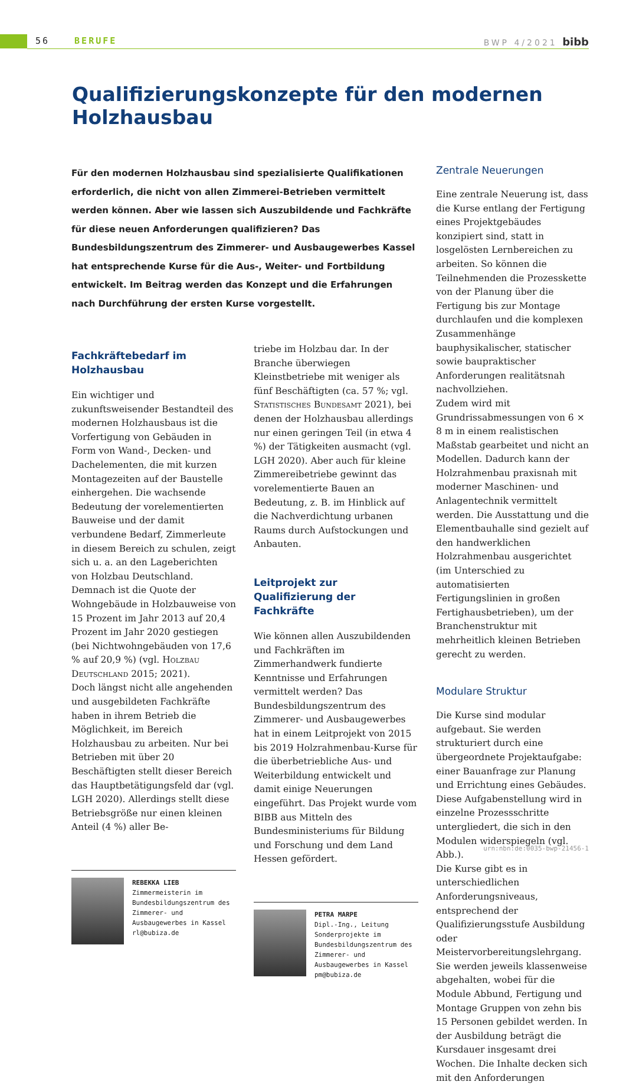56 BERUFE BWP 4/2021 bibb
Qualifizierungskonzepte für den modernen Holzhausbau
Für den modernen Holzhausbau sind spezialisierte Qualifikationen erforderlich, die nicht von allen Zimmerei-Betrieben vermittelt werden können. Aber wie lassen sich Auszubildende und Fachkräfte für diese neuen Anforderungen qualifizieren? Das Bundesbildungszentrum des Zimmerer- und Ausbaugewerbes Kassel hat entsprechende Kurse für die Aus-, Weiter- und Fortbildung entwickelt. Im Beitrag werden das Konzept und die Erfahrungen nach Durchführung der ersten Kurse vorgestellt.
Fachkräftebedarf im Holzhausbau
Ein wichtiger und zukunftsweisender Bestandteil des modernen Holzhausbaus ist die Vorfertigung von Gebäuden in Form von Wand-, Decken- und Dachelementen, die mit kurzen Montagezeiten auf der Baustelle einhergehen. Die wachsende Bedeutung der vorelementierten Bauweise und der damit verbundene Bedarf, Zimmerleute in diesem Bereich zu schulen, zeigt sich u. a. an den Lageberichten von Holzbau Deutschland. Demnach ist die Quote der Wohngebäude in Holzbauweise von 15 Prozent im Jahr 2013 auf 20,4 Prozent im Jahr 2020 gestiegen (bei Nichtwohngebäuden von 17,6 % auf 20,9 %) (vgl. Holzbau Deutschland 2015; 2021).
Doch längst nicht alle angehenden und ausgebildeten Fachkräfte haben in ihrem Betrieb die Möglichkeit, im Bereich Holzhausbau zu arbeiten. Nur bei Betrieben mit über 20 Beschäftigten stellt dieser Bereich das Hauptbetätigungsfeld dar (vgl. LGH 2020). Allerdings stellt diese Betriebsgröße nur einen kleinen Anteil (4 %) aller Be-
REBEKKA LIEB
Zimmermeisterin im Bundesbildungszentrum des Zimmerer- und Ausbaugewerbes in Kassel
rl@bubiza.de
triebe im Holzbau dar. In der Branche überwiegen Kleinstbetriebe mit weniger als fünf Beschäftigten (ca. 57 %; vgl. Statistisches Bundesamt 2021), bei denen der Holzhausbau allerdings nur einen geringen Teil (in etwa 4 %) der Tätigkeiten ausmacht (vgl. LGH 2020). Aber auch für kleine Zimmereibetriebe gewinnt das vorelementierte Bauen an Bedeutung, z. B. im Hinblick auf die Nachverdichtung urbanen Raums durch Aufstockungen und Anbauten.
Leitprojekt zur Qualifizierung der Fachkräfte
Wie können allen Auszubildenden und Fachkräften im Zimmerhandwerk fundierte Kenntnisse und Erfahrungen vermittelt werden? Das Bundesbildungszentrum des Zimmerer- und Ausbaugewerbes hat in einem Leitprojekt von 2015 bis 2019 Holzrahmenbau-Kurse für die überbetriebliche Aus- und Weiterbildung entwickelt und damit einige Neuerungen eingeführt. Das Projekt wurde vom BIBB aus Mitteln des Bundesministeriums für Bildung und Forschung und dem Land Hessen gefördert.
PETRA MARPE
Dipl.-Ing., Leitung Sonderprojekte im Bundesbildungszentrum des Zimmerer- und Ausbaugewerbes in Kassel
pm@bubiza.de
Zentrale Neuerungen
Eine zentrale Neuerung ist, dass die Kurse entlang der Fertigung eines Projektgebäudes konzipiert sind, statt in losgelösten Lernbereichen zu arbeiten. So können die Teilnehmenden die Prozesskette von der Planung über die Fertigung bis zur Montage durchlaufen und die komplexen Zusammenhänge bauphysikalischer, statischer sowie baupraktischer Anforderungen realitätsnah nachvollziehen.
Zudem wird mit Grundrissabmessungen von 6 × 8 m in einem realistischen Maßstab gearbeitet und nicht an Modellen. Dadurch kann der Holzrahmenbau praxisnah mit moderner Maschinen- und Anlagentechnik vermittelt werden. Die Ausstattung und die Elementbauhalle sind gezielt auf den handwerklichen Holzrahmenbau ausgerichtet (im Unterschied zu automatisierten Fertigungslinien in großen Fertighausbetrieben), um der Branchenstruktur mit mehrheitlich kleinen Betrieben gerecht zu werden.
Modulare Struktur
Die Kurse sind modular aufgebaut. Sie werden strukturiert durch eine übergeordnete Projektaufgabe: einer Bauanfrage zur Planung und Errichtung eines Gebäudes. Diese Aufgabenstellung wird in einzelne Prozessschritte untergliedert, die sich in den Modulen widerspiegeln (vgl. Abb.).
Die Kurse gibt es in unterschiedlichen Anforderungsniveaus, entsprechend der Qualifizierungsstufe Ausbildung oder Meistervorbereitungslehrgang. Sie werden jeweils klassenweise abgehalten, wobei für die Module Abbund, Fertigung und Montage Gruppen von zehn bis 15 Personen gebildet werden. In der Ausbildung beträgt die Kursdauer insgesamt drei Wochen. Die Inhalte decken sich mit den Anforderungen
urn:nbn:de:0035-bwp-21456-1